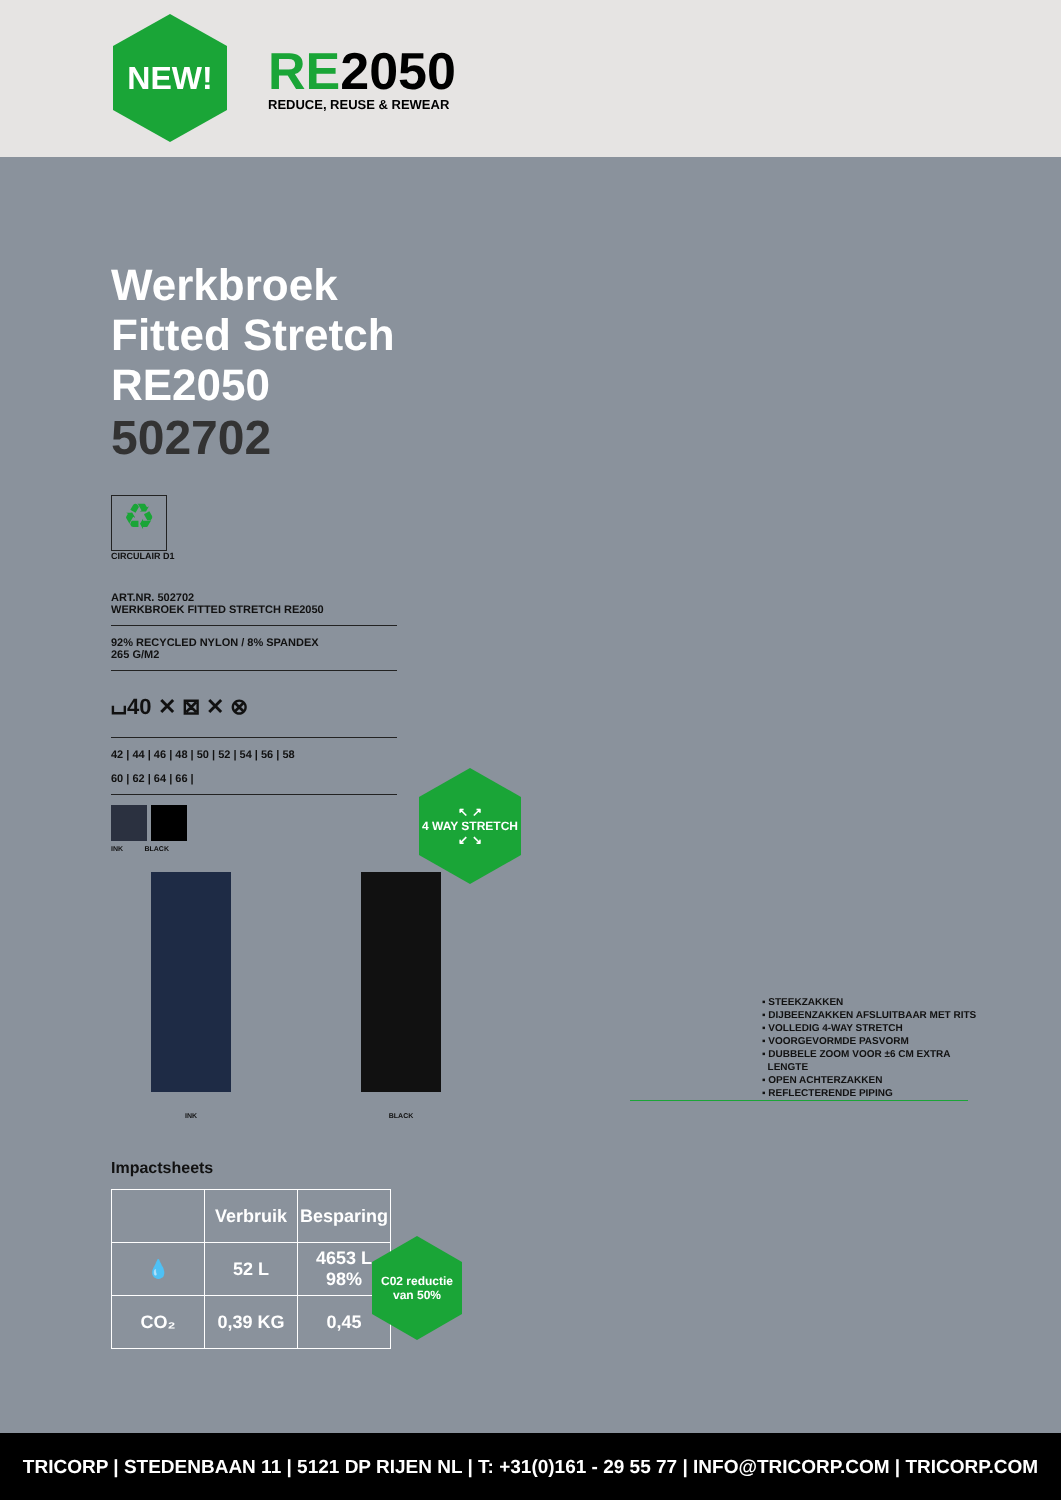NEW!
RE2050
REDUCE, REUSE & REWEAR
Werkbroek Fitted Stretch RE2050
502702
♻
CIRCULAIR D1
ART.NR. 502702
WERKBROEK FITTED STRETCH RE2050
92% RECYCLED NYLON / 8% SPANDEX
265 G/M2
⌴40 ✕ ⊠ ✕ ⊗
42 | 44 | 46 | 48 | 50 | 52 | 54 | 56 | 58
60 | 62 | 64 | 66 |
INK BLACK
INK BLACK
Impactsheets
| | Verbruik | Besparing |
| --- | --- | --- |
| 💧 | 52 L | 4653 L 98% |
| CO₂ | 0,39 KG | 0,45 |
↖ ↗
4 WAY STRETCH
↙ ↘
C02 reductie
van 50%
▪ STEEKZAKKEN
▪ DIJBEENZAKKEN AFSLUITBAAR MET RITS
▪ VOLLEDIG 4-WAY STRETCH
▪ VOORGEVORMDE PASVORM
▪ DUBBELE ZOOM VOOR ±6 CM EXTRA
LENGTE
▪ OPEN ACHTERZAKKEN
▪ REFLECTERENDE PIPING
TRICORP | STEDENBAAN 11 | 5121 DP RIJEN NL | T: +31(0)161 - 29 55 77 | INFO@TRICORP.COM | TRICORP.COM